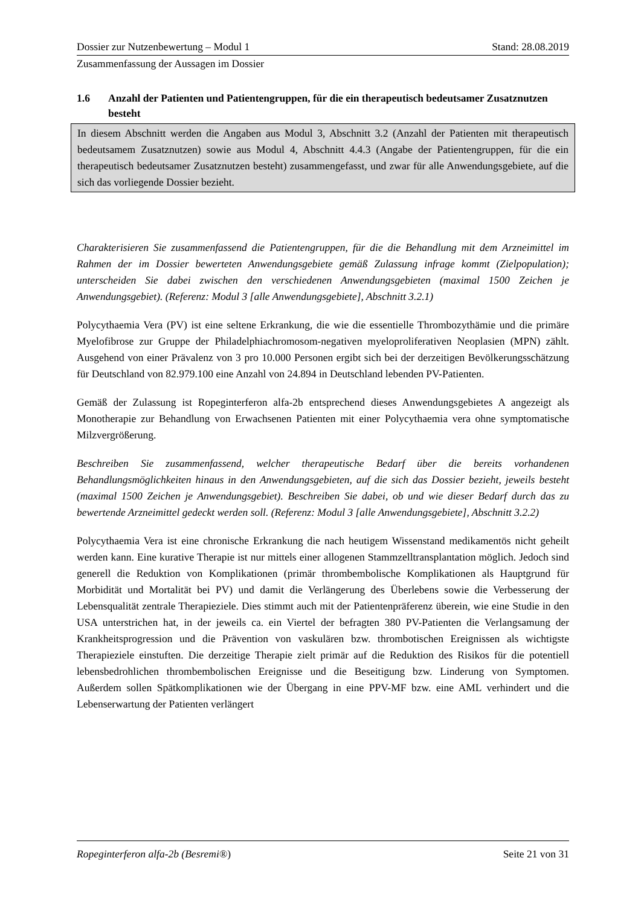Dossier zur Nutzenbewertung – Modul 1 Stand: 28.08.2019
Zusammenfassung der Aussagen im Dossier
1.6 Anzahl der Patienten und Patientengruppen, für die ein therapeutisch bedeutsamer Zusatznutzen besteht
In diesem Abschnitt werden die Angaben aus Modul 3, Abschnitt 3.2 (Anzahl der Patienten mit therapeutisch bedeutsamem Zusatznutzen) sowie aus Modul 4, Abschnitt 4.4.3 (Angabe der Patientengruppen, für die ein therapeutisch bedeutsamer Zusatznutzen besteht) zusammengefasst, und zwar für alle Anwendungsgebiete, auf die sich das vorliegende Dossier bezieht.
Charakterisieren Sie zusammenfassend die Patientengruppen, für die die Behandlung mit dem Arzneimittel im Rahmen der im Dossier bewerteten Anwendungsgebiete gemäß Zulassung infrage kommt (Zielpopulation); unterscheiden Sie dabei zwischen den verschiedenen Anwendungsgebieten (maximal 1500 Zeichen je Anwendungsgebiet). (Referenz: Modul 3 [alle Anwendungsgebiete], Abschnitt 3.2.1)
Polycythaemia Vera (PV) ist eine seltene Erkrankung, die wie die essentielle Thrombozythämie und die primäre Myelofibrose zur Gruppe der Philadelphiachromosom-negativen myeloproliferativen Neoplasien (MPN) zählt. Ausgehend von einer Prävalenz von 3 pro 10.000 Personen ergibt sich bei der derzeitigen Bevölkerungsschätzung für Deutschland von 82.979.100 eine Anzahl von 24.894 in Deutschland lebenden PV-Patienten.
Gemäß der Zulassung ist Ropeginterferon alfa-2b entsprechend dieses Anwendungsgebietes A angezeigt als Monotherapie zur Behandlung von Erwachsenen Patienten mit einer Polycythaemia vera ohne symptomatische Milzvergrößerung.
Beschreiben Sie zusammenfassend, welcher therapeutische Bedarf über die bereits vorhandenen Behandlungsmöglichkeiten hinaus in den Anwendungsgebieten, auf die sich das Dossier bezieht, jeweils besteht (maximal 1500 Zeichen je Anwendungsgebiet). Beschreiben Sie dabei, ob und wie dieser Bedarf durch das zu bewertende Arzneimittel gedeckt werden soll. (Referenz: Modul 3 [alle Anwendungsgebiete], Abschnitt 3.2.2)
Polycythaemia Vera ist eine chronische Erkrankung die nach heutigem Wissenstand medikamentös nicht geheilt werden kann. Eine kurative Therapie ist nur mittels einer allogenen Stammzelltransplantation möglich. Jedoch sind generell die Reduktion von Komplikationen (primär thrombembolische Komplikationen als Hauptgrund für Morbidität und Mortalität bei PV) und damit die Verlängerung des Überlebens sowie die Verbesserung der Lebensqualität zentrale Therapieziele. Dies stimmt auch mit der Patientenpräferenz überein, wie eine Studie in den USA unterstrichen hat, in der jeweils ca. ein Viertel der befragten 380 PV-Patienten die Verlangsamung der Krankheitsprogression und die Prävention von vaskulären bzw. thrombotischen Ereignissen als wichtigste Therapieziele einstuften. Die derzeitige Therapie zielt primär auf die Reduktion des Risikos für die potentiell lebensbedrohlichen thrombembolischen Ereignisse und die Beseitigung bzw. Linderung von Symptomen. Außerdem sollen Spätkomplikationen wie der Übergang in eine PPV-MF bzw. eine AML verhindert und die Lebenserwartung der Patienten verlängert
Ropeginterferon alfa-2b (Besremi®) Seite 21 von 31